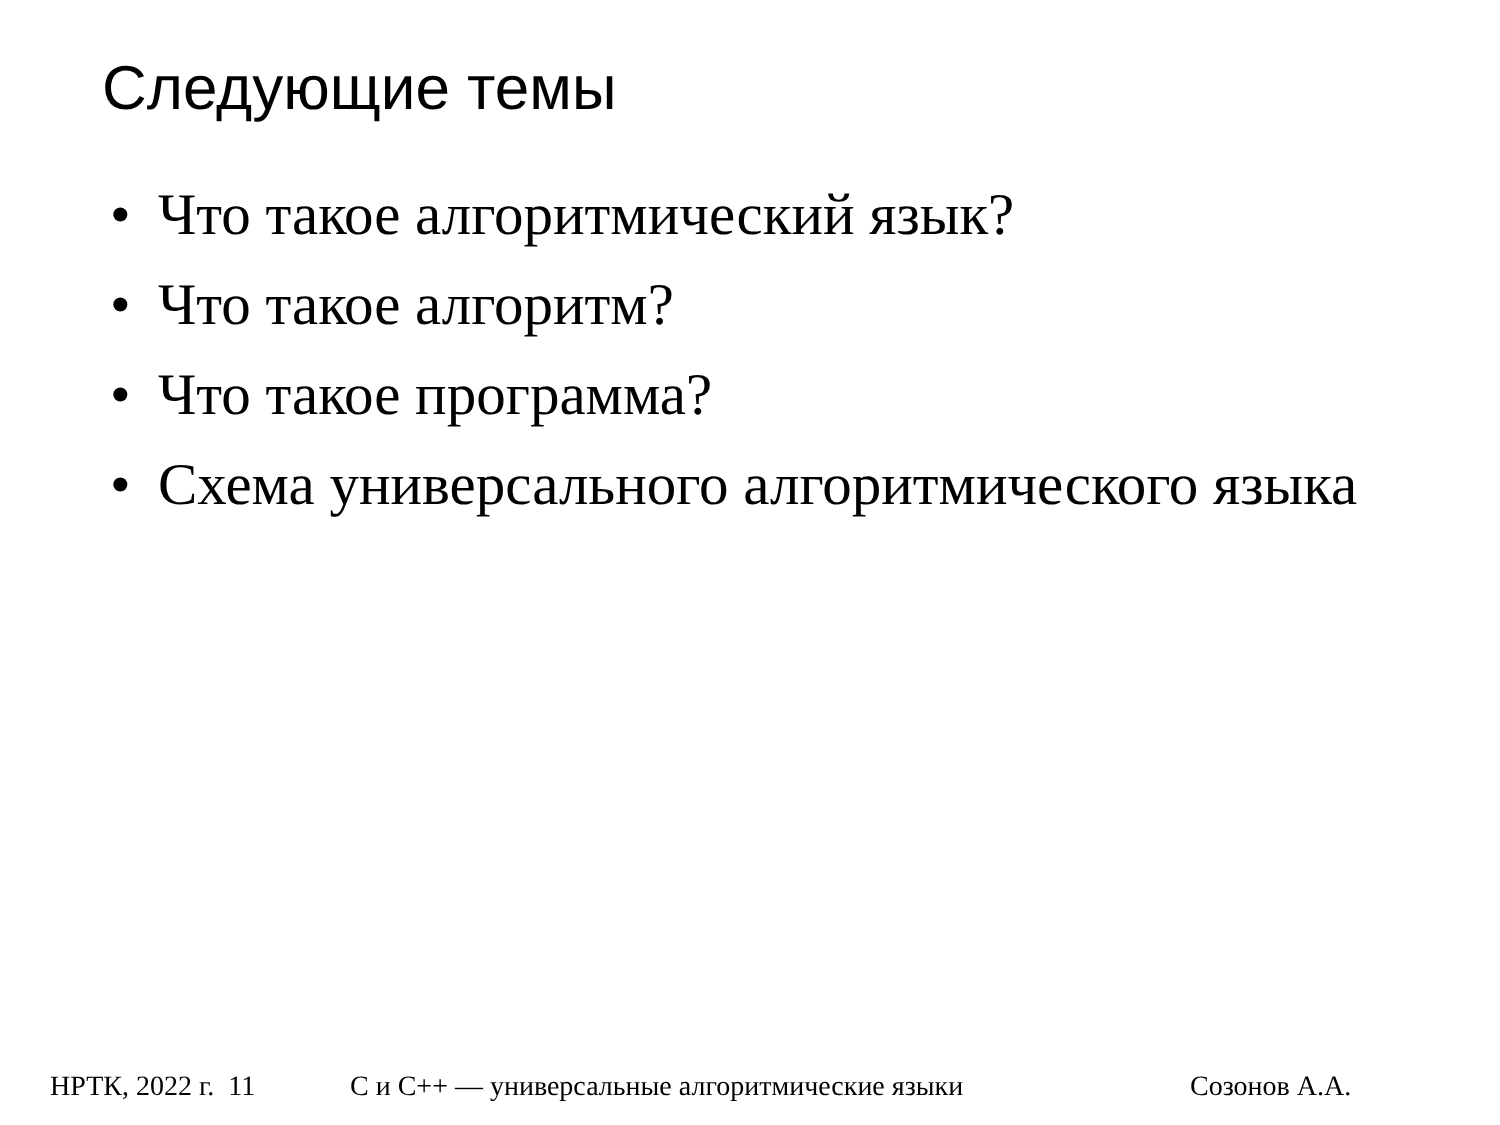Следующие темы
• Что такое алгоритмический язык?
• Что такое алгоритм?
• Что такое программа?
• Схема универсального алгоритмического языка
НРТК, 2022 г. 11 С и С++ — универсальные алгоритмические языки Созонов А.А.